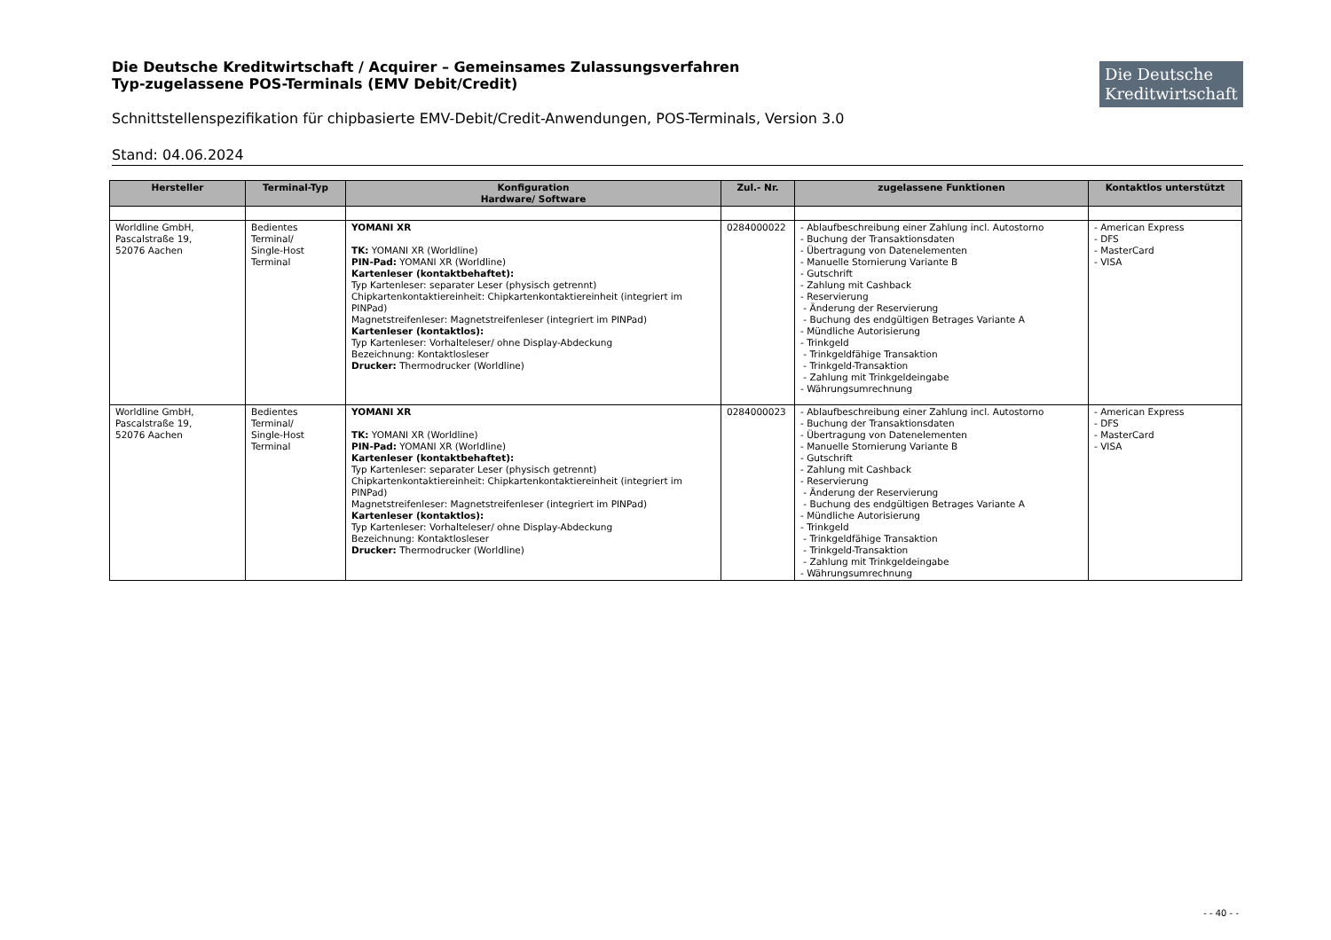Die Deutsche Kreditwirtschaft / Acquirer – Gemeinsames Zulassungsverfahren
Typ-zugelassene POS-Terminals (EMV Debit/Credit)
Die Deutsche Kreditwirtschaft
Schnittstellenspezifikation für chipbasierte EMV-Debit/Credit-Anwendungen, POS-Terminals, Version 3.0
Stand: 04.06.2024
| Hersteller | Terminal-Typ | Konfiguration Hardware/ Software | Zul.- Nr. | zugelassene Funktionen | Kontaktlos unterstützt |
| --- | --- | --- | --- | --- | --- |
| Worldline GmbH, Pascalstraße 19, 52076 Aachen | Bedientes Terminal/ Single-Host Terminal | YOMANI XR TK: YOMANI XR (Worldline) PIN-Pad: YOMANI XR (Worldline) Kartenleser (kontaktbehaftet): Typ Kartenleser: separater Leser (physisch getrennt) Chipkartenkontaktiereinheit: Chipkartenkontaktiereinheit (integriert im PINPad) Magnetstreifenleser: Magnetstreifenleser (integriert im PINPad) Kartenleser (kontaktlos): Typ Kartenleser: Vorhalteleser/ ohne Display-Abdeckung Bezeichnung: Kontaktlosleser Drucker: Thermodrucker (Worldline) | 0284000022 | - Ablaufbeschreibung einer Zahlung incl. Autostorno - Buchung der Transaktionsdaten - Übertragung von Datenelementen - Manuelle Stornierung Variante B - Gutschrift - Zahlung mit Cashback - Reservierung - Änderung der Reservierung - Buchung des endgültigen Betrages Variante A - Mündliche Autorisierung - Trinkgeld - Trinkgeldfähige Transaktion - Trinkgeld-Transaktion - Zahlung mit Trinkgeldeingabe - Währungsumrechnung | - American Express - DFS - MasterCard - VISA |
| Worldline GmbH, Pascalstraße 19, 52076 Aachen | Bedientes Terminal/ Single-Host Terminal | YOMANI XR TK: YOMANI XR (Worldline) PIN-Pad: YOMANI XR (Worldline) Kartenleser (kontaktbehaftet): Typ Kartenleser: separater Leser (physisch getrennt) Chipkartenkontaktiereinheit: Chipkartenkontaktiereinheit (integriert im PINPad) Magnetstreifenleser: Magnetstreifenleser (integriert im PINPad) Kartenleser (kontaktlos): Typ Kartenleser: Vorhalteleser/ ohne Display-Abdeckung Bezeichnung: Kontaktlosleser Drucker: Thermodrucker (Worldline) | 0284000023 | - Ablaufbeschreibung einer Zahlung incl. Autostorno - Buchung der Transaktionsdaten - Übertragung von Datenelementen - Manuelle Stornierung Variante B - Gutschrift - Zahlung mit Cashback - Reservierung - Änderung der Reservierung - Buchung des endgültigen Betrages Variante A - Mündliche Autorisierung - Trinkgeld - Trinkgeldfähige Transaktion - Trinkgeld-Transaktion - Zahlung mit Trinkgeldeingabe - Währungsumrechnung | - American Express - DFS - MasterCard - VISA |
- - 40 - -